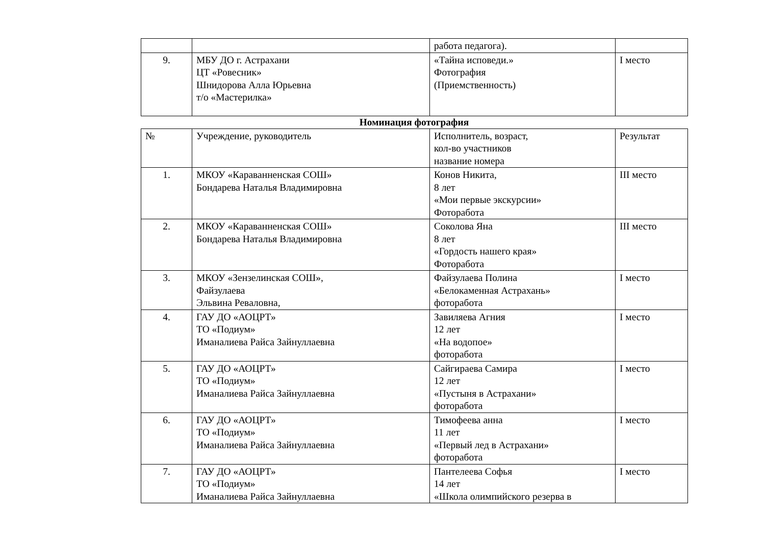| | | работа педагога). | |
| 9. | МБУ ДО г. Астрахани ЦТ «Ровесник» Шнидорова Алла Юрьевна т/о «Мастерилка» | «Тайна исповеди.» Фотография (Приемственность) | I место |
Номинация фотография
| № | Учреждение, руководитель | Исполнитель, возраст, кол-во участников название номера | Результат |
| 1. | МКОУ «Караванненская СОШ» Бондарева Наталья Владимировна | Конов Никита, 8 лет «Мои первые экскурсии» Фоторабота | III место |
| 2. | МКОУ «Караванненская СОШ» Бондарева Наталья Владимировна | Соколова Яна 8 лет «Гордость нашего края» Фоторабота | III место |
| 3. | МКОУ «Зензелинская СОШ», Файзулаева Эльвина Ревaловна, | Файзулаева Полина «Белокаменная Астрахань» фоторабота | I место |
| 4. | ГАУ ДО «АОЦРТ» ТО «Подиум» Иманалиева Райса Зайнуллаевна | Завиляева Агния 12 лет «На водопое» фоторабота | I место |
| 5. | ГАУ ДО «АОЦРТ» ТО «Подиум» Иманалиева Райса Зайнуллаевна | Сайгираева Самира 12 лет «Пустыня в Астрахани» фоторабота | I место |
| 6. | ГАУ ДО «АОЦРТ» ТО «Подиум» Иманалиева Райса Зайнуллаевна | Тимофеева анна 11 лет «Первый лед в Астрахани» фоторабота | I место |
| 7. | ГАУ ДО «АОЦРТ» ТО «Подиум» Иманалиева Райса Зайнуллаевна | Пантелеева Софья 14 лет «Школа олимпийского резерва в | I место |